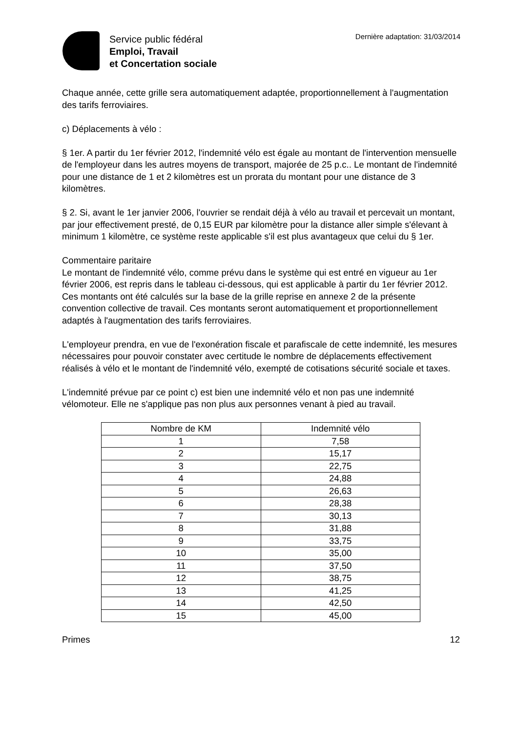Service public fédéral
Emploi, Travail
et Concertation sociale
Dernière adaptation: 31/03/2014
Chaque année, cette grille sera automatiquement adaptée, proportionnellement à l'augmentation des tarifs ferroviaires.
c) Déplacements à vélo :
§ 1er. A partir du 1er février 2012, l'indemnité vélo est égale au montant de l'intervention mensuelle de l'employeur dans les autres moyens de transport, majorée de 25 p.c.. Le montant de l'indemnité pour une distance de 1 et 2 kilomètres est un prorata du montant pour une distance de 3 kilomètres.
§ 2. Si, avant le 1er janvier 2006, l'ouvrier se rendait déjà à vélo au travail et percevait un montant, par jour effectivement presté, de 0,15 EUR par kilomètre pour la distance aller simple s'élevant à minimum 1 kilomètre, ce système reste applicable s'il est plus avantageux que celui du § 1er.
Commentaire paritaire
Le montant de l'indemnité vélo, comme prévu dans le système qui est entré en vigueur au 1er février 2006, est repris dans le tableau ci-dessous, qui est applicable à partir du 1er février 2012. Ces montants ont été calculés sur la base de la grille reprise en annexe 2 de la présente convention collective de travail. Ces montants seront automatiquement et proportionnellement adaptés à l'augmentation des tarifs ferroviaires.
L'employeur prendra, en vue de l'exonération fiscale et parafiscale de cette indemnité, les mesures nécessaires pour pouvoir constater avec certitude le nombre de déplacements effectivement réalisés à vélo et le montant de l'indemnité vélo, exempté de cotisations sécurité sociale et taxes.
L'indemnité prévue par ce point c) est bien une indemnité vélo et non pas une indemnité vélomoteur. Elle ne s'applique pas non plus aux personnes venant à pied au travail.
| Nombre de KM | Indemnité vélo |
| --- | --- |
| 1 | 7,58 |
| 2 | 15,17 |
| 3 | 22,75 |
| 4 | 24,88 |
| 5 | 26,63 |
| 6 | 28,38 |
| 7 | 30,13 |
| 8 | 31,88 |
| 9 | 33,75 |
| 10 | 35,00 |
| 11 | 37,50 |
| 12 | 38,75 |
| 13 | 41,25 |
| 14 | 42,50 |
| 15 | 45,00 |
Primes 12